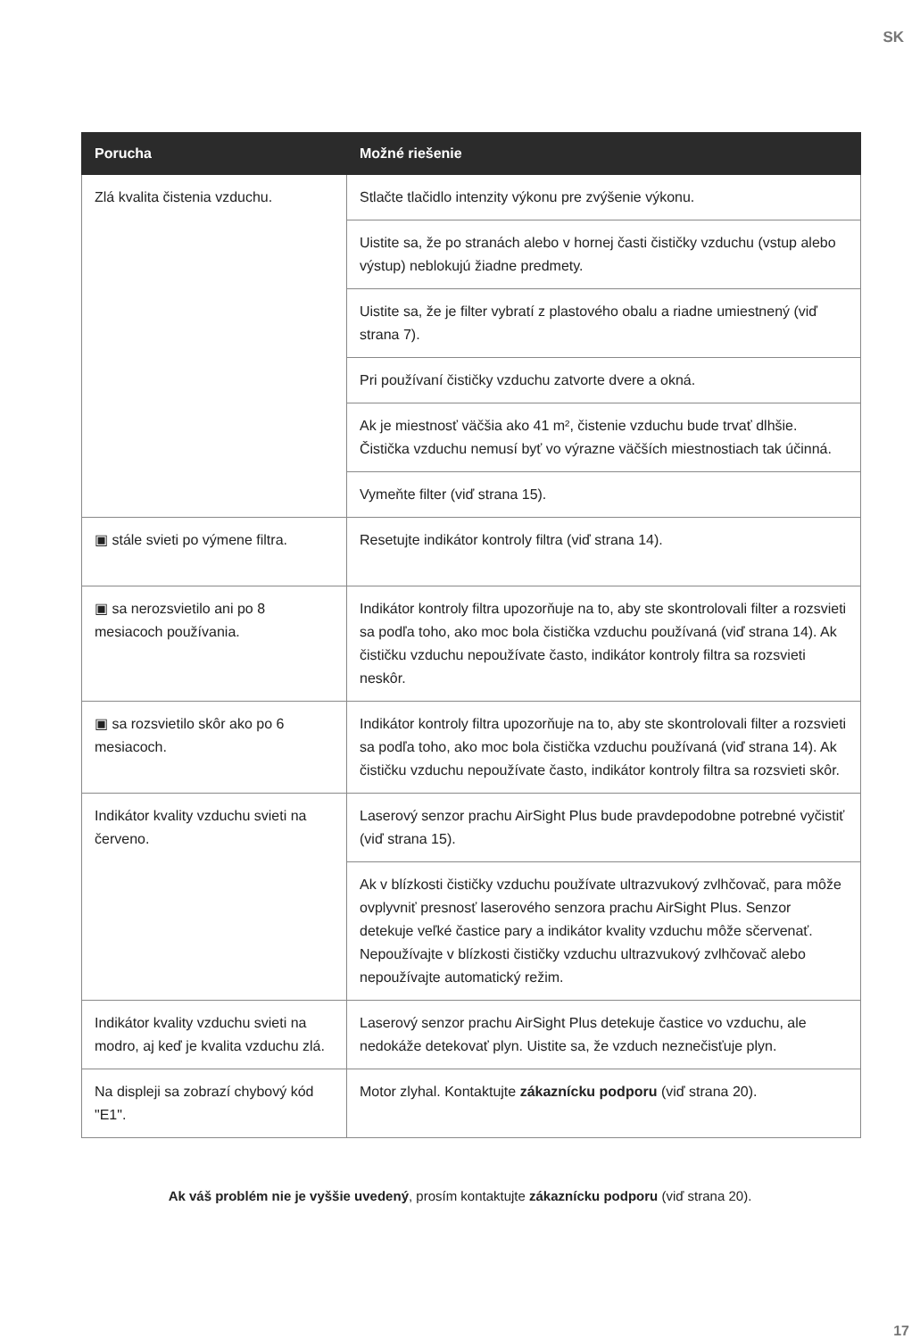SK
| Porucha | Možné riešenie |
| --- | --- |
| Zlá kvalita čistenia vzduchu. | Stlačte tlačidlo intenzity výkonu pre zvýšenie výkonu. |
| | Uistite sa, že po stranách alebo v hornej časti čističky vzduchu (vstup alebo výstup) neblokujú žiadne predmety. |
| | Uistite sa, že je filter vybratí z plastového obalu a riadne umiestnený (viď strana 7). |
| | Pri používaní čističky vzduchu zatvorte dvere a okná. |
| | Ak je miestnosť väčšia ako 41 m², čistenie vzduchu bude trvať dlhšie. Čistička vzduchu nemusí byť vo výrazne väčších miestnostiach tak účinná. |
| | Vymeňte filter (viď strana 15). |
| ▣ stále svieti po výmene filtra. | Resetujte indikátor kontroly filtra (viď strana 14). |
| ▣ sa nerozsvietilo ani po 8 mesiacoch používania. | Indikátor kontroly filtra upozorňuje na to, aby ste skontrolovali filter a rozsvieti sa podľa toho, ako moc bola čistička vzduchu používaná (viď strana 14). Ak čističku vzduchu nepoužívate často, indikátor kontroly filtra sa rozsvieti neskôr. |
| ▣ sa rozsvietilo skôr ako po 6 mesiacoch. | Indikátor kontroly filtra upozorňuje na to, aby ste skontrolovali filter a rozsvieti sa podľa toho, ako moc bola čistička vzduchu používaná (viď strana 14). Ak čističku vzduchu nepoužívate často, indikátor kontroly filtra sa rozsvieti skôr. |
| Indikátor kvality vzduchu svieti na červeno. | Laserový senzor prachu AirSight Plus bude pravdepodobne potrebné vyčistiť (viď strana 15). |
| | Ak v blízkosti čističky vzduchu používate ultrazvukový zvlhčovač, para môže ovplyvniť presnosť laserového senzora prachu AirSight Plus. Senzor detekuje veľké častice pary a indikátor kvality vzduchu môže sčervenať. Nepoužívajte v blízkosti čističky vzduchu ultrazvukový zvlhčovač alebo nepoužívajte automatický režim. |
| Indikátor kvality vzduchu svieti na modro, aj keď je kvalita vzduchu zlá. | Laserový senzor prachu AirSight Plus detekuje častice vo vzduchu, ale nedokáže detekovať plyn. Uistite sa, že vzduch neznečisťuje plyn. |
| Na displeji sa zobrazí chybový kód "E1". | Motor zlyhal. Kontaktujte zákaznícku podporu (viď strana 20). |
Ak váš problém nie je vyššie uvedený, prosím kontaktujte zákaznícku podporu (viď strana 20).
17